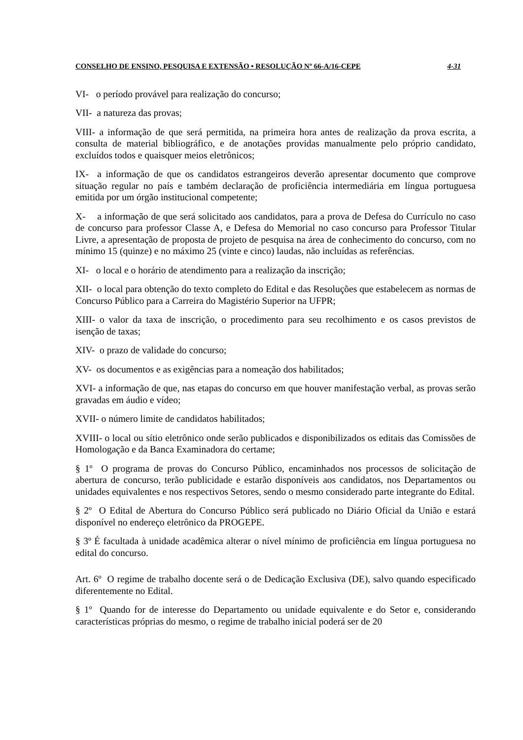CONSELHO DE ENSINO, PESQUISA E EXTENSÃO • RESOLUÇÃO Nº 66-A/16-CEPE 4-31
VI- o período provável para realização do concurso;
VII- a natureza das provas;
VIII- a informação de que será permitida, na primeira hora antes de realização da prova escrita, a consulta de material bibliográfico, e de anotações providas manualmente pelo próprio candidato, excluídos todos e quaisquer meios eletrônicos;
IX- a informação de que os candidatos estrangeiros deverão apresentar documento que comprove situação regular no país e também declaração de proficiência intermediária em língua portuguesa emitida por um órgão institucional competente;
X- a informação de que será solicitado aos candidatos, para a prova de Defesa do Currículo no caso de concurso para professor Classe A, e Defesa do Memorial no caso concurso para Professor Titular Livre, a apresentação de proposta de projeto de pesquisa na área de conhecimento do concurso, com no mínimo 15 (quinze) e no máximo 25 (vinte e cinco) laudas, não incluídas as referências.
XI- o local e o horário de atendimento para a realização da inscrição;
XII- o local para obtenção do texto completo do Edital e das Resoluções que estabelecem as normas de Concurso Público para a Carreira do Magistério Superior na UFPR;
XIII- o valor da taxa de inscrição, o procedimento para seu recolhimento e os casos previstos de isenção de taxas;
XIV- o prazo de validade do concurso;
XV- os documentos e as exigências para a nomeação dos habilitados;
XVI- a informação de que, nas etapas do concurso em que houver manifestação verbal, as provas serão gravadas em áudio e vídeo;
XVII- o número limite de candidatos habilitados;
XVIII- o local ou sítio eletrônico onde serão publicados e disponibilizados os editais das Comissões de Homologação e da Banca Examinadora do certame;
§ 1º O programa de provas do Concurso Público, encaminhados nos processos de solicitação de abertura de concurso, terão publicidade e estarão disponíveis aos candidatos, nos Departamentos ou unidades equivalentes e nos respectivos Setores, sendo o mesmo considerado parte integrante do Edital.
§ 2º O Edital de Abertura do Concurso Público será publicado no Diário Oficial da União e estará disponível no endereço eletrônico da PROGEPE.
§ 3º É facultada à unidade acadêmica alterar o nível mínimo de proficiência em língua portuguesa no edital do concurso.
Art. 6º O regime de trabalho docente será o de Dedicação Exclusiva (DE), salvo quando especificado diferentemente no Edital.
§ 1º Quando for de interesse do Departamento ou unidade equivalente e do Setor e, considerando características próprias do mesmo, o regime de trabalho inicial poderá ser de 20